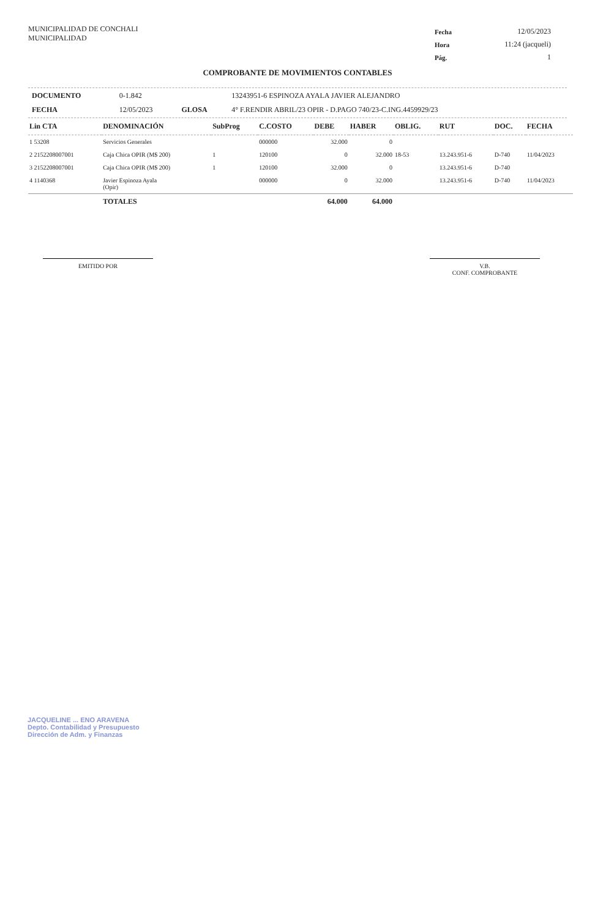MUNICIPALIDAD DE CONCHALI
MUNICIPALIDAD
| Fecha | 12/05/2023 |
| Hora | 11:24 (jacqueli) |
| Pág. | 1 |
COMPROBANTE DE MOVIMIENTOS CONTABLES
| DOCUMENTO | 0-1.842 | | 13243951-6 ESPINOZA AYALA JAVIER ALEJANDRO |
| FECHA | 12/05/2023 | GLOSA | 4° F.RENDIR ABRIL/23 OPIR - D.PAGO 740/23-C.ING.4459929/23 |
| Lin CTA | DENOMINACIÓN | SubProg | C.COSTO | DEBE | HABER | OBLIG. | RUT | DOC. | FECHA |
| --- | --- | --- | --- | --- | --- | --- | --- | --- | --- |
| 1 53208 | Servicios Generales | | 000000 | 32.000 | 0 | | | | |
| 2 2152208007001 | Caja Chica OPIR (M$ 200) | 1 | 120100 | 0 | 32.000 | 18-53 | 13.243.951-6 | D-740 | 11/04/2023 |
| 3 2152208007001 | Caja Chica OPIR (M$ 200) | 1 | 120100 | 32.000 | 0 | | 13.243.951-6 | D-740 | |
| 4 1140368 | Javier Espinoza Ayala (Opir) | | 000000 | 0 | 32.000 | | 13.243.951-6 | D-740 | 11/04/2023 |
| | TOTALES | | | 64.000 | 64.000 | | | | |
EMITIDO POR V.B.
CONF. COMPROBANTE
JACQUELINE ... ENO ARAVENA
Depto. Contabilidad y Presupuesto
Dirección de Adm. y Finanzas